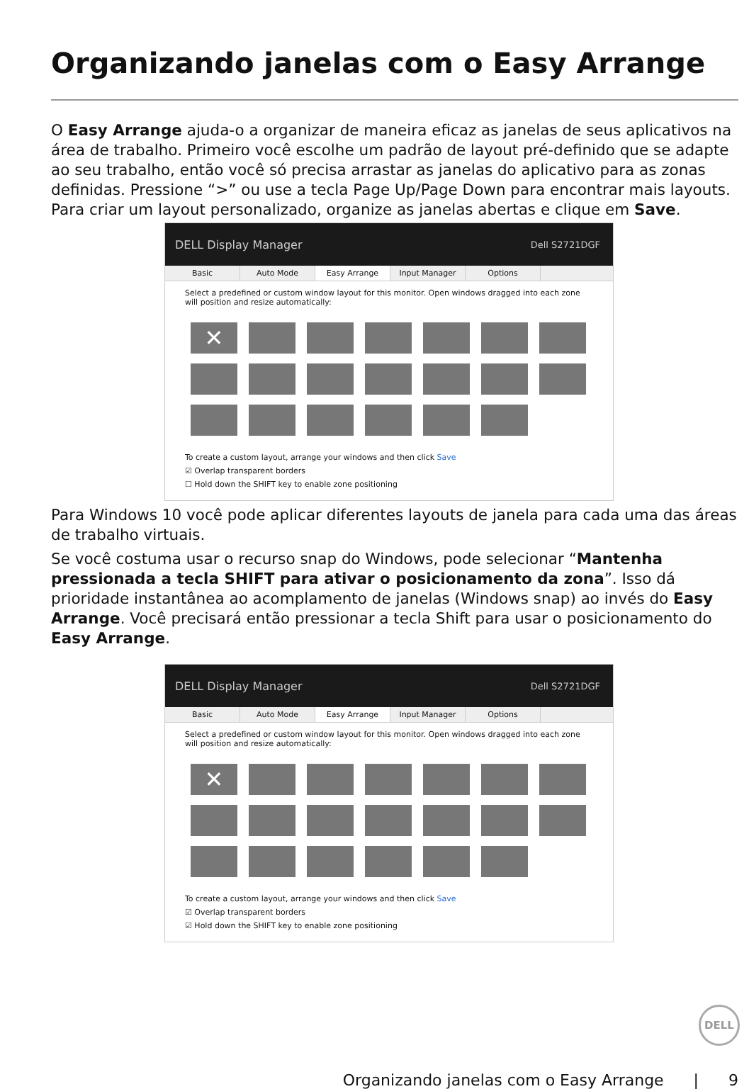Organizando janelas com o Easy Arrange
O Easy Arrange ajuda-o a organizar de maneira eficaz as janelas de seus aplicativos na área de trabalho. Primeiro você escolhe um padrão de layout pré-definido que se adapte ao seu trabalho, então você só precisa arrastar as janelas do aplicativo para as zonas definidas. Pressione “>” ou use a tecla Page Up/Page Down para encontrar mais layouts. Para criar um layout personalizado, organize as janelas abertas e clique em Save.
DELL Display Manager Dell S2721DGF
Basic Auto Mode Easy Arrange Input Manager Options
Select a predefined or custom window layout for this monitor. Open windows dragged into each zone will position and resize automatically:
✕
To create a custom layout, arrange your windows and then click Save
☑ Overlap transparent borders
☐ Hold down the SHIFT key to enable zone positioning
Para Windows 10 você pode aplicar diferentes layouts de janela para cada uma das áreas de trabalho virtuais.
Se você costuma usar o recurso snap do Windows, pode selecionar “Mantenha pressionada a tecla SHIFT para ativar o posicionamento da zona”. Isso dá prioridade instantânea ao acomplamento de janelas (Windows snap) ao invés do Easy Arrange. Você precisará então pressionar a tecla Shift para usar o posicionamento do Easy Arrange.
DELL Display Manager Dell S2721DGF
Basic Auto Mode Easy Arrange Input Manager Options
Select a predefined or custom window layout for this monitor. Open windows dragged into each zone will position and resize automatically:
✕
To create a custom layout, arrange your windows and then click Save
☑ Overlap transparent borders
☑ Hold down the SHIFT key to enable zone positioning
DELL
Organizando janelas com o Easy Arrange | 9